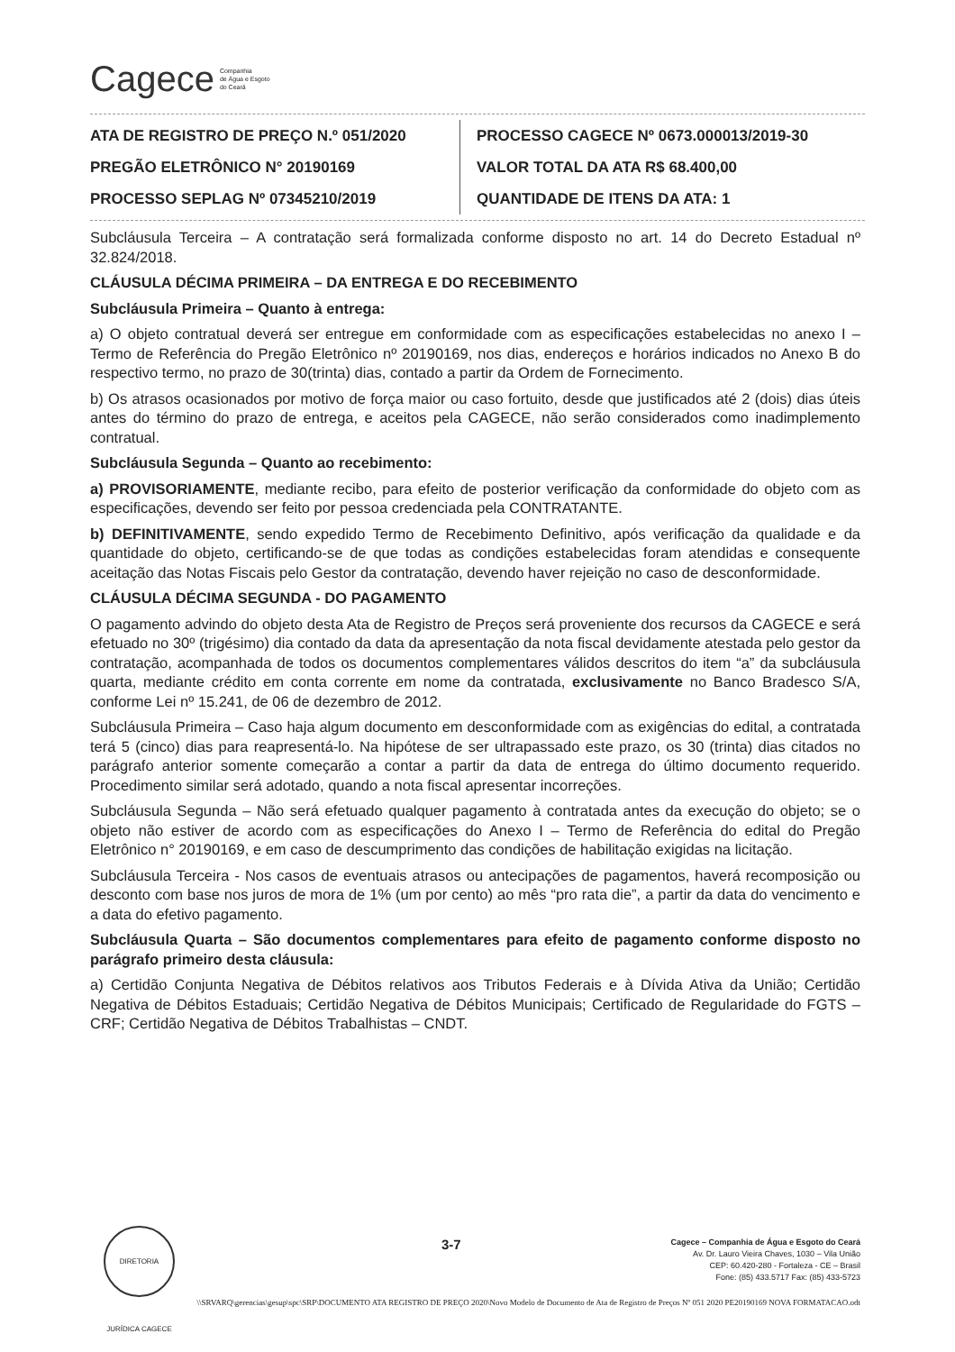Cagece Companhia
de Água e Esgoto
do Ceará
ATA DE REGISTRO DE PREÇO N.º 051/2020
PREGÃO ELETRÔNICO N° 20190169
PROCESSO SEPLAG Nº 07345210/2019
PROCESSO CAGECE Nº 0673.000013/2019-30
VALOR TOTAL DA ATA R$ 68.400,00
QUANTIDADE DE ITENS DA ATA: 1
Subcláusula Terceira – A contratação será formalizada conforme disposto no art. 14 do Decreto Estadual nº 32.824/2018.
CLÁUSULA DÉCIMA PRIMEIRA – DA ENTREGA E DO RECEBIMENTO
Subcláusula Primeira – Quanto à entrega:
a) O objeto contratual deverá ser entregue em conformidade com as especificações estabelecidas no anexo I – Termo de Referência do Pregão Eletrônico nº 20190169, nos dias, endereços e horários indicados no Anexo B do respectivo termo, no prazo de 30(trinta) dias, contado a partir da Ordem de Fornecimento.
b) Os atrasos ocasionados por motivo de força maior ou caso fortuito, desde que justificados até 2 (dois) dias úteis antes do término do prazo de entrega, e aceitos pela CAGECE, não serão considerados como inadimplemento contratual.
Subcláusula Segunda – Quanto ao recebimento:
a) PROVISORIAMENTE, mediante recibo, para efeito de posterior verificação da conformidade do objeto com as especificações, devendo ser feito por pessoa credenciada pela CONTRATANTE.
b) DEFINITIVAMENTE, sendo expedido Termo de Recebimento Definitivo, após verificação da qualidade e da quantidade do objeto, certificando-se de que todas as condições estabelecidas foram atendidas e consequente aceitação das Notas Fiscais pelo Gestor da contratação, devendo haver rejeição no caso de desconformidade.
CLÁUSULA DÉCIMA SEGUNDA - DO PAGAMENTO
O pagamento advindo do objeto desta Ata de Registro de Preços será proveniente dos recursos da CAGECE e será efetuado no 30º (trigésimo) dia contado da data da apresentação da nota fiscal devidamente atestada pelo gestor da contratação, acompanhada de todos os documentos complementares válidos descritos do item “a” da subcláusula quarta, mediante crédito em conta corrente em nome da contratada, exclusivamente no Banco Bradesco S/A, conforme Lei nº 15.241, de 06 de dezembro de 2012.
Subcláusula Primeira – Caso haja algum documento em desconformidade com as exigências do edital, a contratada terá 5 (cinco) dias para reapresentá-lo. Na hipótese de ser ultrapassado este prazo, os 30 (trinta) dias citados no parágrafo anterior somente começarão a contar a partir da data de entrega do último documento requerido. Procedimento similar será adotado, quando a nota fiscal apresentar incorreções.
Subcláusula Segunda – Não será efetuado qualquer pagamento à contratada antes da execução do objeto; se o objeto não estiver de acordo com as especificações do Anexo I – Termo de Referência do edital do Pregão Eletrônico n° 20190169, e em caso de descumprimento das condições de habilitação exigidas na licitação.
Subcláusula Terceira - Nos casos de eventuais atrasos ou antecipações de pagamentos, haverá recomposição ou desconto com base nos juros de mora de 1% (um por cento) ao mês “pro rata die”, a partir da data do vencimento e a data do efetivo pagamento.
Subcláusula Quarta – São documentos complementares para efeito de pagamento conforme disposto no parágrafo primeiro desta cláusula:
a) Certidão Conjunta Negativa de Débitos relativos aos Tributos Federais e à Dívida Ativa da União; Certidão Negativa de Débitos Estaduais; Certidão Negativa de Débitos Municipais; Certificado de Regularidade do FGTS – CRF; Certidão Negativa de Débitos Trabalhistas – CNDT.
DIRETORIA JURÍDICA CAGECE
3-7
Cagece – Companhia de Água e Esgoto do Ceará
Av. Dr. Lauro Vieira Chaves, 1030 – Vila União
CEP: 60.420-280 - Fortaleza - CE – Brasil
Fone: (85) 433.5717 Fax: (85) 433-5723
\\SRVARQ\gerencias\gesup\spc\SRP\DOCUMENTO ATA REGISTRO DE PREÇO 2020\Novo Modelo de Documento de Ata de Registro de Preços Nº 051 2020 PE20190169 NOVA FORMATACAO.odt